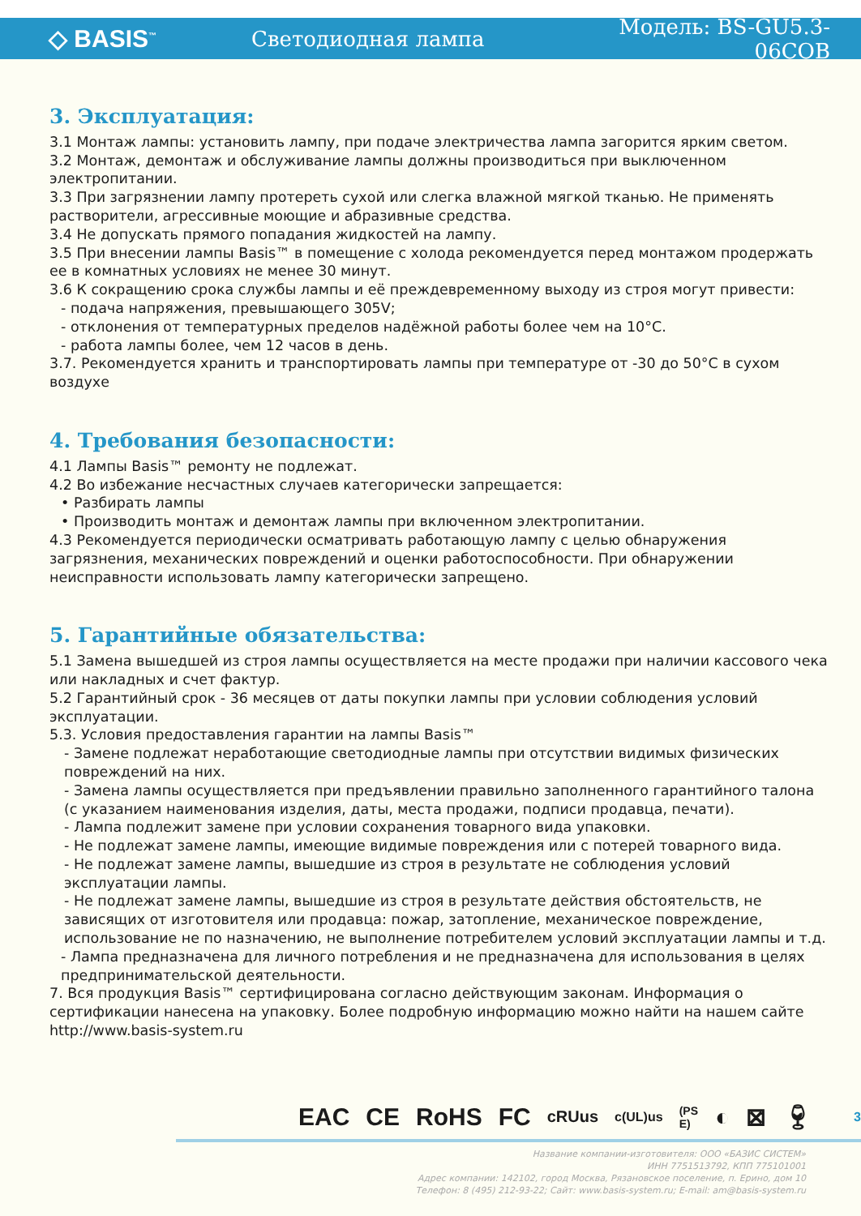◇ BASIS<sup>™</sup>
Светодиодная лампа Модель: BS-GU5.3-06COB
3. Эксплуатация:
3.1 Монтаж лампы: установить лампу, при подаче электричества лампа загорится ярким светом.
3.2 Монтаж, демонтаж и обслуживание лампы должны производиться при выключенном электропитании.
3.3 При загрязнении лампу протереть сухой или слегка влажной мягкой тканью. Не применять растворители, агрессивные моющие и абразивные средства.
3.4 Не допускать прямого попадания жидкостей на лампу.
3.5 При внесении лампы Basis™ в помещение с холода рекомендуется перед монтажом продержать ее в комнатных условиях не менее 30 минут.
3.6 К сокращению срока службы лампы и её преждевременному выходу из строя могут привести:
- подача напряжения, превышающего 305V;
- отклонения от температурных пределов надёжной работы более чем на 10°С.
- работа лампы более, чем 12 часов в день.
3.7. Рекомендуется хранить и транспортировать лампы при температуре от -30 до 50°С в сухом воздухе
4. Требования безопасности:
4.1 Лампы Basis™ ремонту не подлежат.
4.2 Во избежание несчастных случаев категорически запрещается:
• Разбирать лампы
• Производить монтаж и демонтаж лампы при включенном электропитании.
4.3 Рекомендуется периодически осматривать работающую лампу с целью обнаружения загрязнения, механических повреждений и оценки работоспособности. При обнаружении неисправности использовать лампу категорически запрещено.
5. Гарантийные обязательства:
5.1 Замена вышедшей из строя лампы осуществляется на месте продажи при наличии кассового чека или накладных и счет фактур.
5.2 Гарантийный срок - 36 месяцев от даты покупки лампы при условии соблюдения условий эксплуатации.
5.3. Условия предоставления гарантии на лампы Basis™
- Замене подлежат неработающие светодиодные лампы при отсутствии видимых физических повреждений на них.
- Замена лампы осуществляется при предъявлении правильно заполненного гарантийного талона (с указанием наименования изделия, даты, места продажи, подписи продавца, печати).
- Лампа подлежит замене при условии сохранения товарного вида упаковки.
- Не подлежат замене лампы, имеющие видимые повреждения или с потерей товарного вида.
- Не подлежат замене лампы, вышедшие из строя в результате не соблюдения условий эксплуатации лампы.
- Не подлежат замене лампы, вышедшие из строя в результате действия обстоятельств, не зависящих от изготовителя или продавца: пожар, затопление, механическое повреждение, использование не по назначению, не выполнение потребителем условий эксплуатации лампы и т.д.
- Лампа предназначена для личного потребления и не предназначена для использования в целях предпринимательской деятельности.
7. Вся продукция Basis™ сертифицирована согласно действующим законам. Информация о сертификации нанесена на упаковку. Более подробную информацию можно найти на нашем сайте http://www.basis-system.ru
EAC CE RoHS FC cRUus c(UL)us (PS E) ◐ ⊠ 🍷︎ 3
Название компании-изготовителя: ООО «БАЗИС СИСТЕМ»
ИНН 7751513792, КПП 775101001
Адрес компании: 142102, город Москва, Рязановское поселение, п. Ерино, дом 10
Телефон: 8 (495) 212-93-22; Сайт: www.basis-system.ru; E-mail: am@basis-system.ru